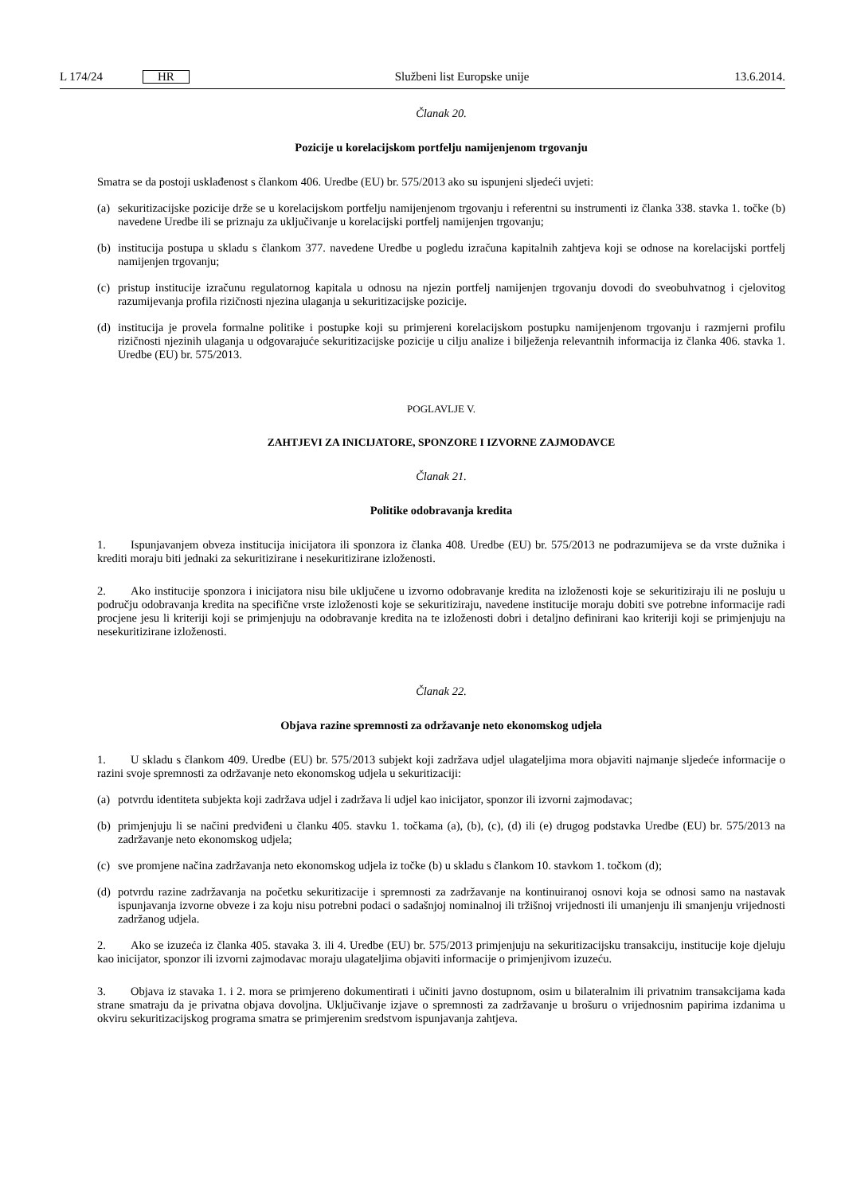L 174/24 HR
Službeni list Europske unije 13.6.2014.
Članak 20.
Pozicije u korelacijskom portfelju namijenjenom trgovanju
Smatra se da postoji usklađenost s člankom 406. Uredbe (EU) br. 575/2013 ako su ispunjeni sljedeći uvjeti:
(a)
sekuritizacijske pozicije drže se u korelacijskom portfelju namijenjenom trgovanju i referentni su instrumenti iz članka 338. stavka 1. točke (b) navedene Uredbe ili se priznaju za uključivanje u korelacijski portfelj namijenjen trgovanju;
(b)
institucija postupa u skladu s člankom 377. navedene Uredbe u pogledu izračuna kapitalnih zahtjeva koji se odnose na korelacijski portfelj namijenjen trgovanju;
(c)
pristup institucije izračunu regulatornog kapitala u odnosu na njezin portfelj namijenjen trgovanju dovodi do sveobuhvatnog i cjelovitog razumijevanja profila rizičnosti njezina ulaganja u sekuritizacijske pozicije.
(d)
institucija je provela formalne politike i postupke koji su primjereni korelacijskom postupku namijenjenom trgovanju i razmjerni profilu rizičnosti njezinih ulaganja u odgovarajuće sekuritizacijske pozicije u cilju analize i bilježenja relevantnih informacija iz članka 406. stavka 1. Uredbe (EU) br. 575/2013.
POGLAVLJE V.
ZAHTJEVI ZA INICIJATORE, SPONZORE I IZVORNE ZAJMODAVCE
Članak 21.
Politike odobravanja kredita
1. Ispunjavanjem obveza institucija inicijatora ili sponzora iz članka 408. Uredbe (EU) br. 575/2013 ne podrazumijeva se da vrste dužnika i krediti moraju biti jednaki za sekuritizirane i nesekuritizirane izloženosti.
2. Ako institucije sponzora i inicijatora nisu bile uključene u izvorno odobravanje kredita na izloženosti koje se sekuritiziraju ili ne posluju u području odobravanja kredita na specifične vrste izloženosti koje se sekuritiziraju, navedene institucije moraju dobiti sve potrebne informacije radi procjene jesu li kriteriji koji se primjenjuju na odobravanje kredita na te izloženosti dobri i detaljno definirani kao kriteriji koji se primjenjuju na nesekuritizirane izloženosti.
Članak 22.
Objava razine spremnosti za održavanje neto ekonomskog udjela
1. U skladu s člankom 409. Uredbe (EU) br. 575/2013 subjekt koji zadržava udjel ulagateljima mora objaviti najmanje sljedeće informacije o razini svoje spremnosti za održavanje neto ekonomskog udjela u sekuritizaciji:
(a)
potvrdu identiteta subjekta koji zadržava udjel i zadržava li udjel kao inicijator, sponzor ili izvorni zajmodavac;
(b)
primjenjuju li se načini predviđeni u članku 405. stavku 1. točkama (a), (b), (c), (d) ili (e) drugog podstavka Uredbe (EU) br. 575/2013 na zadržavanje neto ekonomskog udjela;
(c)
sve promjene načina zadržavanja neto ekonomskog udjela iz točke (b) u skladu s člankom 10. stavkom 1. točkom (d);
(d)
potvrdu razine zadržavanja na početku sekuritizacije i spremnosti za zadržavanje na kontinuiranoj osnovi koja se odnosi samo na nastavak ispunjavanja izvorne obveze i za koju nisu potrebni podaci o sadašnjoj nominalnoj ili tržišnoj vrijednosti ili umanjenju ili smanjenju vrijednosti zadržanog udjela.
2. Ako se izuzeća iz članka 405. stavaka 3. ili 4. Uredbe (EU) br. 575/2013 primjenjuju na sekuritizacijsku transakciju, institucije koje djeluju kao inicijator, sponzor ili izvorni zajmodavac moraju ulagateljima objaviti informacije o primjenjivom izuzeću.
3. Objava iz stavaka 1. i 2. mora se primjereno dokumentirati i učiniti javno dostupnom, osim u bilateralnim ili privatnim transakcijama kada strane smatraju da je privatna objava dovoljna. Uključivanje izjave o spremnosti za zadržavanje u brošuru o vrijednosnim papirima izdanima u okviru sekuritizacijskog programa smatra se primjerenim sredstvom ispunjavanja zahtjeva.